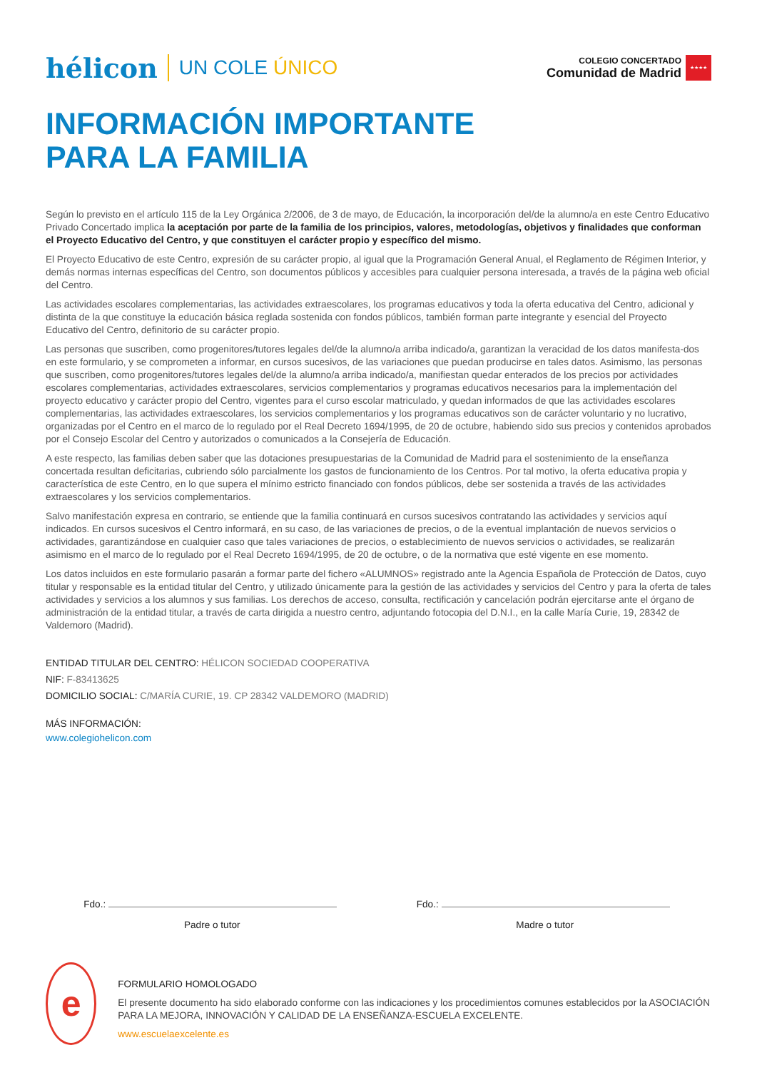hélicon UN COLE ÚNICO
COLEGIO CONCERTADO
Comunidad de Madrid
★★★★
INFORMACIÓN IMPORTANTE
PARA LA FAMILIA
Según lo previsto en el artículo 115 de la Ley Orgánica 2/2006, de 3 de mayo, de Educación, la incorporación del/de la alumno/a en este Centro Educativo Privado Concertado implica la aceptación por parte de la familia de los principios, valores, metodologías, objetivos y finalidades que conforman el Proyecto Educativo del Centro, y que constituyen el carácter propio y específico del mismo.
El Proyecto Educativo de este Centro, expresión de su carácter propio, al igual que la Programación General Anual, el Reglamento de Régimen Interior, y demás normas internas específicas del Centro, son documentos públicos y accesibles para cualquier persona interesada, a través de la página web oficial del Centro.
Las actividades escolares complementarias, las actividades extraescolares, los programas educativos y toda la oferta educativa del Centro, adicional y distinta de la que constituye la educación básica reglada sostenida con fondos públicos, también forman parte integrante y esencial del Proyecto Educativo del Centro, definitorio de su carácter propio.
Las personas que suscriben, como progenitores/tutores legales del/de la alumno/a arriba indicado/a, garantizan la veracidad de los datos manifesta-dos en este formulario, y se comprometen a informar, en cursos sucesivos, de las variaciones que puedan producirse en tales datos. Asimismo, las personas que suscriben, como progenitores/tutores legales del/de la alumno/a arriba indicado/a, manifiestan quedar enterados de los precios por actividades escolares complementarias, actividades extraescolares, servicios complementarios y programas educativos necesarios para la implementación del proyecto educativo y carácter propio del Centro, vigentes para el curso escolar matriculado, y quedan informados de que las actividades escolares complementarias, las actividades extraescolares, los servicios complementarios y los programas educativos son de carácter voluntario y no lucrativo, organizadas por el Centro en el marco de lo regulado por el Real Decreto 1694/1995, de 20 de octubre, habiendo sido sus precios y contenidos aprobados por el Consejo Escolar del Centro y autorizados o comunicados a la Consejería de Educación.
A este respecto, las familias deben saber que las dotaciones presupuestarias de la Comunidad de Madrid para el sostenimiento de la enseñanza concertada resultan deficitarias, cubriendo sólo parcialmente los gastos de funcionamiento de los Centros. Por tal motivo, la oferta educativa propia y característica de este Centro, en lo que supera el mínimo estricto financiado con fondos públicos, debe ser sostenida a través de las actividades extraescolares y los servicios complementarios.
Salvo manifestación expresa en contrario, se entiende que la familia continuará en cursos sucesivos contratando las actividades y servicios aquí indicados. En cursos sucesivos el Centro informará, en su caso, de las variaciones de precios, o de la eventual implantación de nuevos servicios o actividades, garantizándose en cualquier caso que tales variaciones de precios, o establecimiento de nuevos servicios o actividades, se realizarán asimismo en el marco de lo regulado por el Real Decreto 1694/1995, de 20 de octubre, o de la normativa que esté vigente en ese momento.
Los datos incluidos en este formulario pasarán a formar parte del fichero «ALUMNOS» registrado ante la Agencia Española de Protección de Datos, cuyo titular y responsable es la entidad titular del Centro, y utilizado únicamente para la gestión de las actividades y servicios del Centro y para la oferta de tales actividades y servicios a los alumnos y sus familias. Los derechos de acceso, consulta, rectificación y cancelación podrán ejercitarse ante el órgano de administración de la entidad titular, a través de carta dirigida a nuestro centro, adjuntando fotocopia del D.N.I., en la calle María Curie, 19, 28342 de Valdemoro (Madrid).
ENTIDAD TITULAR DEL CENTRO: HÉLICON SOCIEDAD COOPERATIVA
NIF: F-83413625
DOMICILIO SOCIAL: C/MARÍA CURIE, 19. CP 28342 VALDEMORO (MADRID)
MÁS INFORMACIÓN:
www.colegiohelicon.com
Fdo.:
Padre o tutor
Fdo.:
Madre o tutor
e
FORMULARIO HOMOLOGADO
El presente documento ha sido elaborado conforme con las indicaciones y los procedimientos comunes establecidos por la ASOCIACIÓN PARA LA MEJORA, INNOVACIÓN Y CALIDAD DE LA ENSEÑANZA-ESCUELA EXCELENTE.
www.escuelaexcelente.es